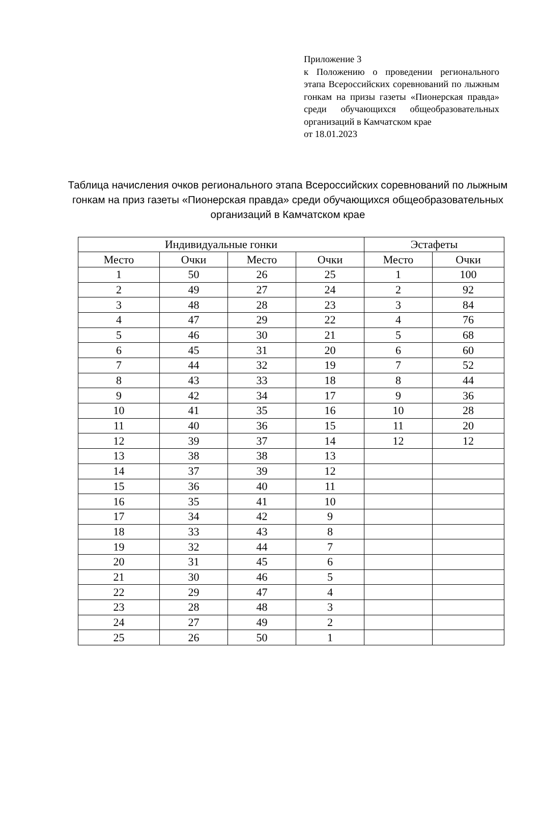Приложение 3
к Положению о проведении регионального этапа Всероссийских соревнований по лыжным гонкам на призы газеты «Пионерская правда» среди обучающихся общеобразовательных организаций в Камчатском крае
от 18.01.2023
Таблица начисления очков регионального этапа Всероссийских соревнований по лыжным гонкам на приз газеты «Пионерская правда» среди обучающихся общеобразовательных организаций в Камчатском крае
| Индивидуальные гонки | | | | Эстафеты | |
| --- | --- | --- | --- | --- | --- |
| Место | Очки | Место | Очки | Место | Очки |
| 1 | 50 | 26 | 25 | 1 | 100 |
| 2 | 49 | 27 | 24 | 2 | 92 |
| 3 | 48 | 28 | 23 | 3 | 84 |
| 4 | 47 | 29 | 22 | 4 | 76 |
| 5 | 46 | 30 | 21 | 5 | 68 |
| 6 | 45 | 31 | 20 | 6 | 60 |
| 7 | 44 | 32 | 19 | 7 | 52 |
| 8 | 43 | 33 | 18 | 8 | 44 |
| 9 | 42 | 34 | 17 | 9 | 36 |
| 10 | 41 | 35 | 16 | 10 | 28 |
| 11 | 40 | 36 | 15 | 11 | 20 |
| 12 | 39 | 37 | 14 | 12 | 12 |
| 13 | 38 | 38 | 13 | | |
| 14 | 37 | 39 | 12 | | |
| 15 | 36 | 40 | 11 | | |
| 16 | 35 | 41 | 10 | | |
| 17 | 34 | 42 | 9 | | |
| 18 | 33 | 43 | 8 | | |
| 19 | 32 | 44 | 7 | | |
| 20 | 31 | 45 | 6 | | |
| 21 | 30 | 46 | 5 | | |
| 22 | 29 | 47 | 4 | | |
| 23 | 28 | 48 | 3 | | |
| 24 | 27 | 49 | 2 | | |
| 25 | 26 | 50 | 1 | | |